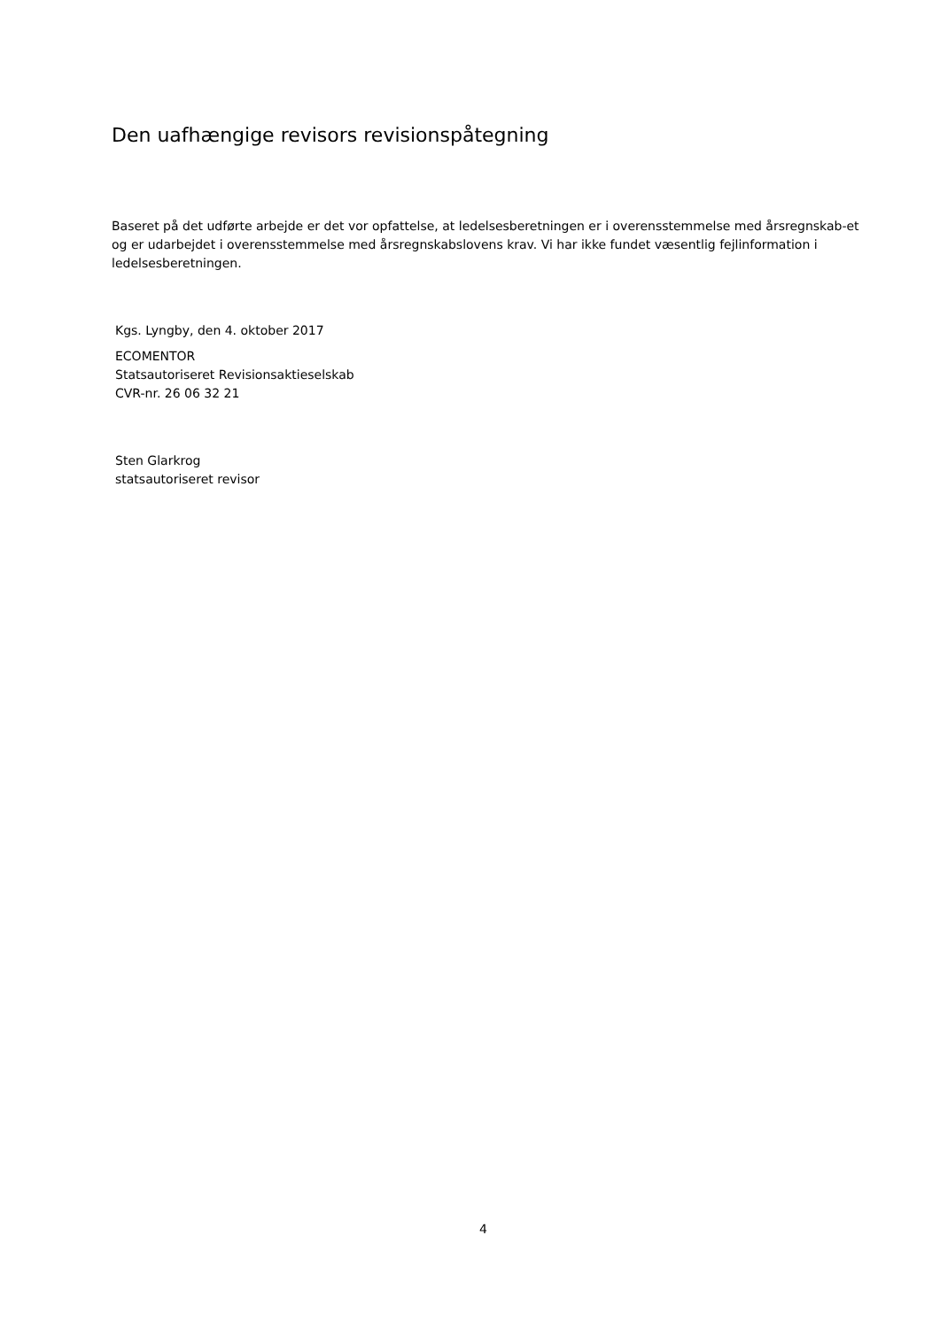Den uafhængige revisors revisionspåtegning
Baseret på det udførte arbejde er det vor opfattelse, at ledelsesberetningen er i overensstemmelse med årsregnskab-et og er udarbejdet i overensstemmelse med årsregnskabslovens krav. Vi har ikke fundet væsentlig fejlinformation i ledelsesberetningen.
Kgs. Lyngby, den 4. oktober 2017
ECOMENTOR
Statsautoriseret Revisionsaktieselskab
CVR-nr. 26 06 32 21
Sten Glarkrog
statsautoriseret revisor
4